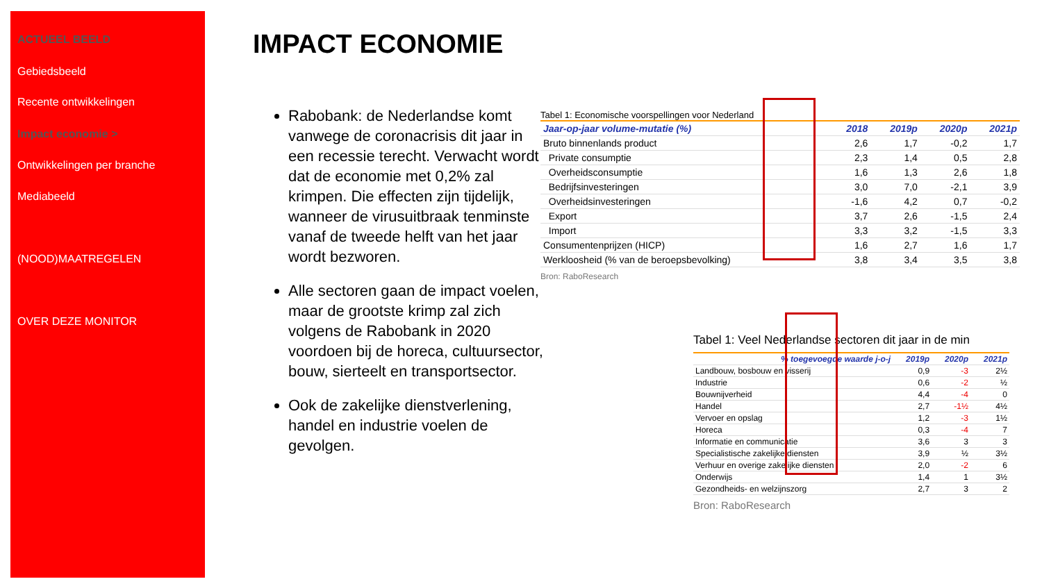ACTUEEL BEELD
Gebiedsbeeld
Recente ontwikkelingen
Impact economie >
Ontwikkelingen per branche
Mediabeeld
(NOOD)MAATREGELEN
OVER DEZE MONITOR
IMPACT ECONOMIE
Rabobank: de Nederlandse komt vanwege de coronacrisis dit jaar in een recessie terecht. Verwacht wordt dat de economie met 0,2% zal krimpen. Die effecten zijn tijdelijk, wanneer de virusuitbraak tenminste vanaf de tweede helft van het jaar wordt bezworen.
Alle sectoren gaan de impact voelen, maar de grootste krimp zal zich volgens de Rabobank in 2020 voordoen bij de horeca, cultuursector, bouw, sierteelt en transportsector.
Ook de zakelijke dienstverlening, handel en industrie voelen de gevolgen.
Tabel 1: Economische voorspellingen voor Nederland
| Jaar-op-jaar volume-mutatie (%) | 2018 | 2019p | 2020p | 2021p |
| --- | --- | --- | --- | --- |
| Bruto binnenlands product | 2,6 | 1,7 | -0,2 | 1,7 |
| Private consumptie | 2,3 | 1,4 | 0,5 | 2,8 |
| Overheidsconsumptie | 1,6 | 1,3 | 2,6 | 1,8 |
| Bedrijfsinvesteringen | 3,0 | 7,0 | -2,1 | 3,9 |
| Overheidsinvesteringen | -1,6 | 4,2 | 0,7 | -0,2 |
| Export | 3,7 | 2,6 | -1,5 | 2,4 |
| Import | 3,3 | 3,2 | -1,5 | 3,3 |
| Consumentenprijzen (HICP) | 1,6 | 2,7 | 1,6 | 1,7 |
| Werkloosheid (% van de beroepsbevolking) | 3,8 | 3,4 | 3,5 | 3,8 |
Bron: RaboResearch
Tabel 1: Veel Nederlandse sectoren dit jaar in de min
| % toegevoegde waarde j-o-j | 2019p | 2020p | 2021p |
| --- | --- | --- | --- |
| Landbouw, bosbouw en visserij | 0,9 | -3 | 2½ |
| Industrie | 0,6 | -2 | ½ |
| Bouwnijverheid | 4,4 | -4 | 0 |
| Handel | 2,7 | -1½ | 4½ |
| Vervoer en opslag | 1,2 | -3 | 1½ |
| Horeca | 0,3 | -4 | 7 |
| Informatie en communicatie | 3,6 | 3 | 3 |
| Specialistische zakelijke diensten | 3,9 | ½ | 3½ |
| Verhuur en overige zakelijke diensten | 2,0 | -2 | 6 |
| Onderwijs | 1,4 | 1 | 3½ |
| Gezondheids- en welzijnszorg | 2,7 | 3 | 2 |
Bron: RaboResearch